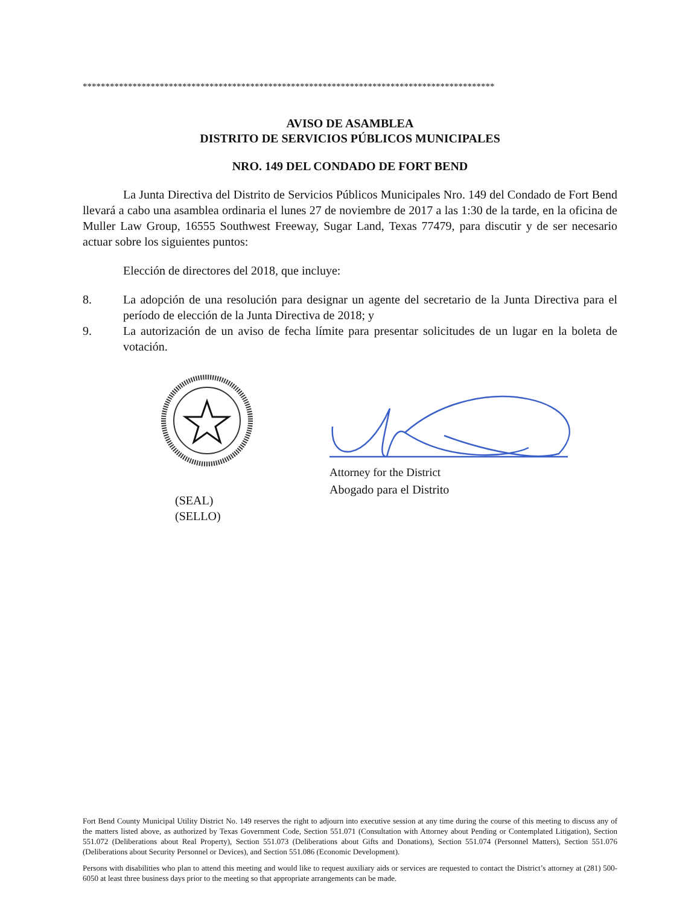*******************************************************************************************
AVISO DE ASAMBLEA
DISTRITO DE SERVICIOS PÚBLICOS MUNICIPALES
NRO. 149 DEL CONDADO DE FORT BEND
La Junta Directiva del Distrito de Servicios Públicos Municipales Nro. 149 del Condado de Fort Bend llevará a cabo una asamblea ordinaria el lunes 27 de noviembre de 2017 a las 1:30 de la tarde, en la oficina de Muller Law Group, 16555 Southwest Freeway, Sugar Land, Texas 77479, para discutir y de ser necesario actuar sobre los siguientes puntos:
Elección de directores del 2018, que incluye:
8. La adopción de una resolución para designar un agente del secretario de la Junta Directiva para el período de elección de la Junta Directiva de 2018; y
9. La autorización de un aviso de fecha límite para presentar solicitudes de un lugar en la boleta de votación.
(SEAL)
(SELLO)
Attorney for the District
Abogado para el Distrito
Fort Bend County Municipal Utility District No. 149 reserves the right to adjourn into executive session at any time during the course of this meeting to discuss any of the matters listed above, as authorized by Texas Government Code, Section 551.071 (Consultation with Attorney about Pending or Contemplated Litigation), Section 551.072 (Deliberations about Real Property), Section 551.073 (Deliberations about Gifts and Donations), Section 551.074 (Personnel Matters), Section 551.076 (Deliberations about Security Personnel or Devices), and Section 551.086 (Economic Development).
Persons with disabilities who plan to attend this meeting and would like to request auxiliary aids or services are requested to contact the District’s attorney at (281) 500-6050 at least three business days prior to the meeting so that appropriate arrangements can be made.